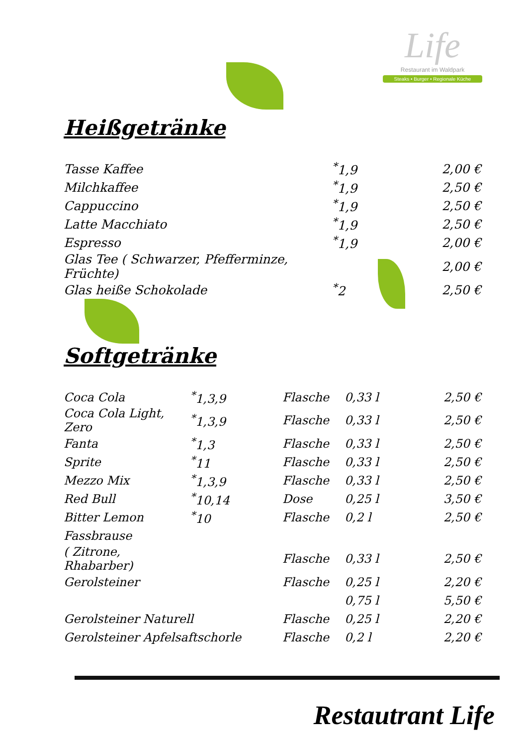Life
Restaurant im Waldpark
Steaks • Burger • Regionale Küche
Heißgetränke
| Tasse Kaffee | <sup>*</sup> 1,9 | 2,00 € |
| Milchkaffee | <sup>*</sup> 1,9 | 2,50 € |
| Cappuccino | <sup>*</sup> 1,9 | 2,50 € |
| Latte Macchiato | <sup>*</sup> 1,9 | 2,50 € |
| Espresso | <sup>*</sup> 1,9 | 2,00 € |
| Glas Tee ( Schwarzer, Pfefferminze, Früchte) | | 2,00 € |
| Glas heiße Schokolade | <sup>*</sup> 2 | 2,50 € |
Softgetränke
| Coca Cola | <sup>*</sup> 1,3,9 | Flasche | 0,33 l | 2,50 € |
| Coca Cola Light, Zero | <sup>*</sup> 1,3,9 | Flasche | 0,33 l | 2,50 € |
| Fanta | <sup>*</sup> 1,3 | Flasche | 0,33 l | 2,50 € |
| Sprite | <sup>*</sup> 11 | Flasche | 0,33 l | 2,50 € |
| Mezzo Mix | <sup>*</sup> 1,3,9 | Flasche | 0,33 l | 2,50 € |
| Red Bull | <sup>*</sup> 10,14 | Dose | 0,25 l | 3,50 € |
| Bitter Lemon | <sup>*</sup> 10 | Flasche | 0,2 l | 2,50 € |
| Fassbrause | | | | |
| ( Zitrone, Rhabarber) | | Flasche | 0,33 l | 2,50 € |
| Gerolsteiner | | Flasche | 0,25 l | 2,20 € |
| | | | 0,75 l | 5,50 € |
| Gerolsteiner Naturell | | Flasche | 0,25 l | 2,20 € |
| Gerolsteiner Apfelsaftschorle | | Flasche | 0,2 l | 2,20 € |
Restautrant Life